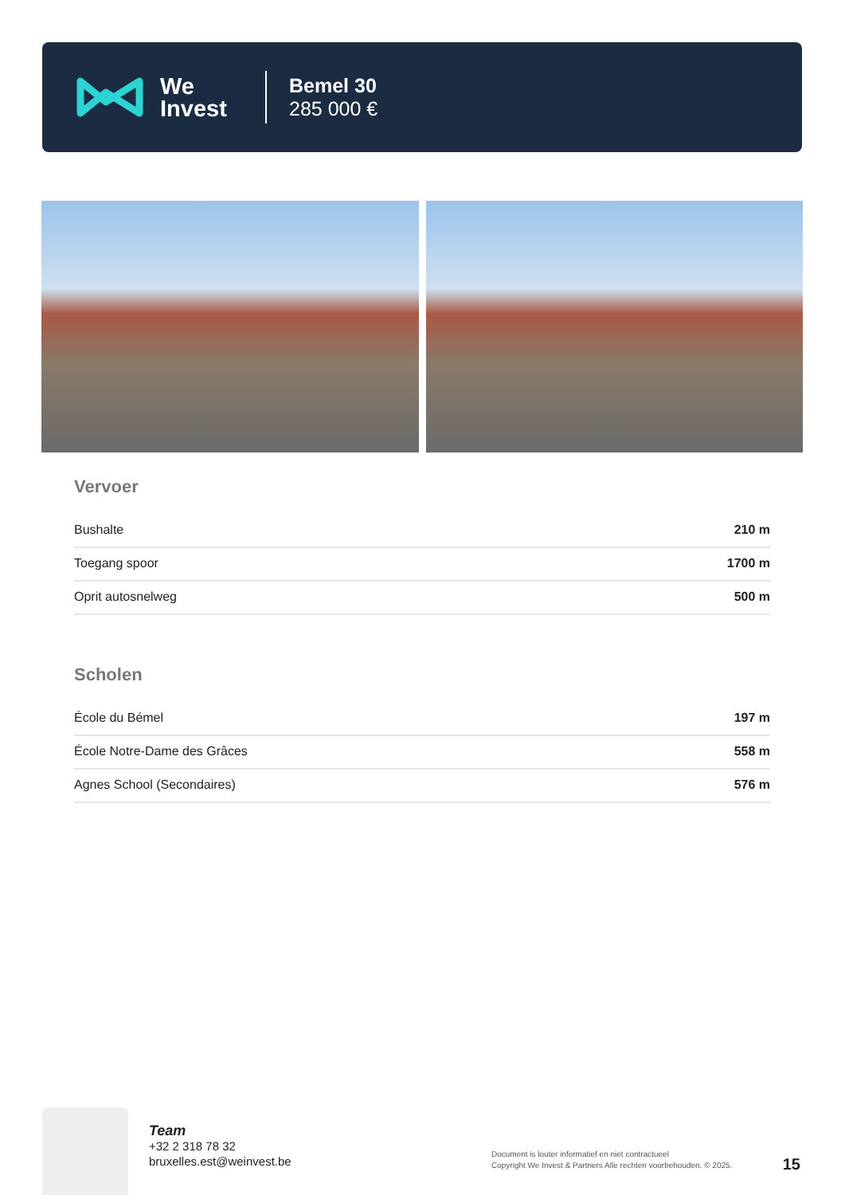We
Invest
Bemel 30
285 000 €
Vervoer
| Bushalte | 210 m |
| Toegang spoor | 1700 m |
| Oprit autosnelweg | 500 m |
Scholen
| École du Bémel | 197 m |
| École Notre-Dame des Grâces | 558 m |
| Agnes School (Secondaires) | 576 m |
Team
+32 2 318 78 32
bruxelles.est@weinvest.be
Document is louter informatief en niet contractueel
Copyright We Invest & Partners Alle rechten voorbehouden. © 2025.
15